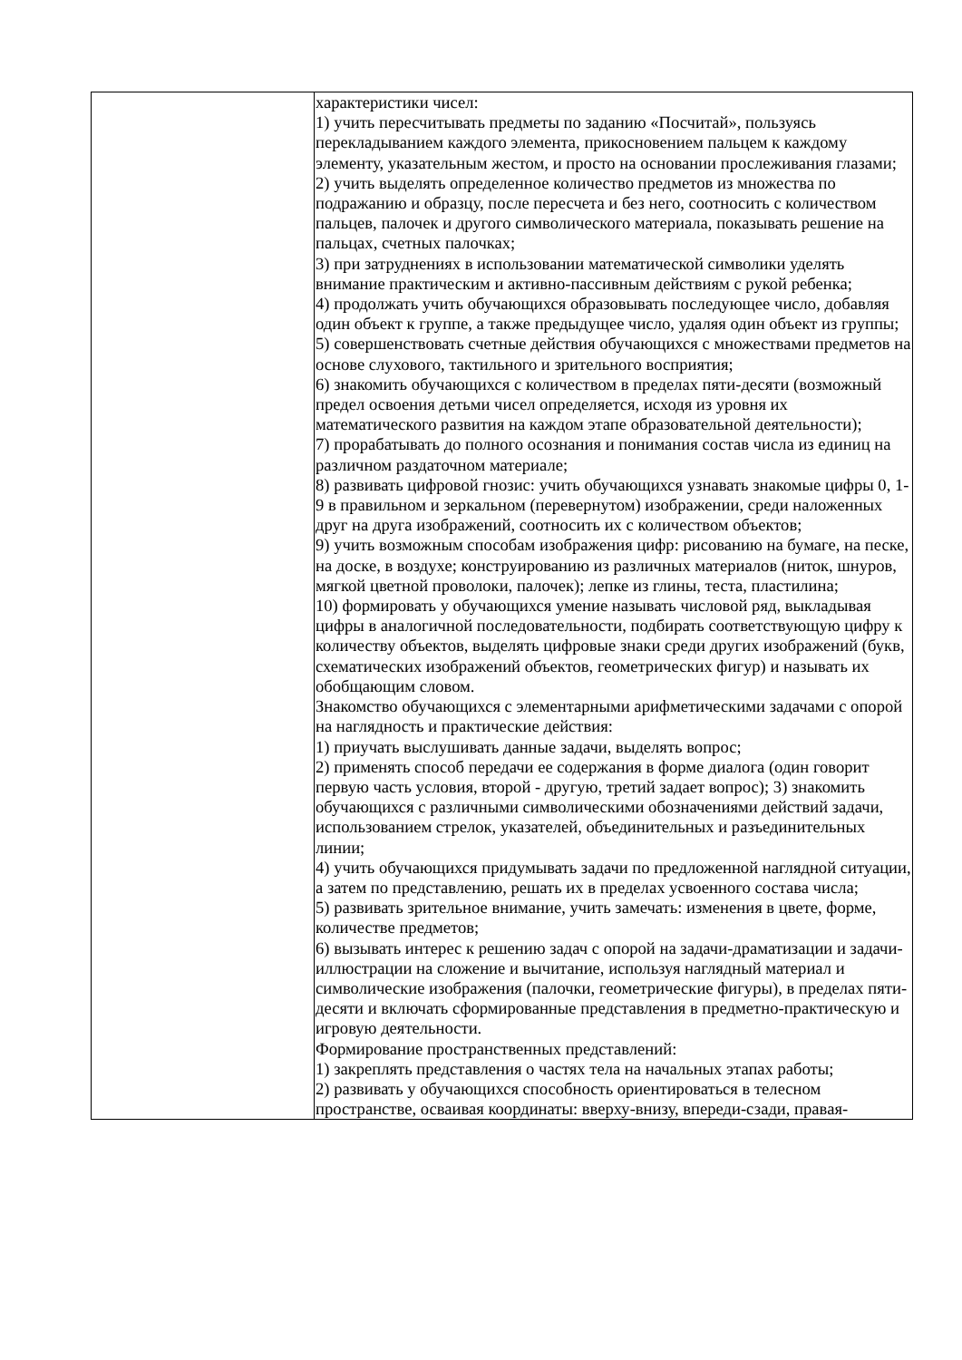| | характеристики чисел: 1) учить пересчитывать предметы по заданию «Посчитай», пользуясь перекладыванием каждого элемента, прикосновением пальцем к каждому элементу, указательным жестом, и просто на основании прослеживания глазами; 2) учить выделять определенное количество предметов из множества по подражанию и образцу, после пересчета и без него, соотносить с количеством пальцев, палочек и другого символического материала, показывать решение на пальцах, счетных палочках; 3) при затруднениях в использовании математической символики уделять внимание практическим и активно-пассивным действиям с рукой ребенка; 4) продолжать учить обучающихся образовывать последующее число, добавляя один объект к группе, а также предыдущее число, удаляя один объект из группы; 5) совершенствовать счетные действия обучающихся с множествами предметов на основе слухового, тактильного и зрительного восприятия; 6) знакомить обучающихся с количеством в пределах пяти-десяти (возможный предел освоения детьми чисел определяется, исходя из уровня их математического развития на каждом этапе образовательной деятельности); 7) прорабатывать до полного осознания и понимания состав числа из единиц на различном раздаточном материале; 8) развивать цифровой гнозис: учить обучающихся узнавать знакомые цифры 0, 1-9 в правильном и зеркальном (перевернутом) изображении, среди наложенных друг на друга изображений, соотносить их с количеством объектов; 9) учить возможным способам изображения цифр: рисованию на бумаге, на песке, на доске, в воздухе; конструированию из различных материалов (ниток, шнуров, мягкой цветной проволоки, палочек); лепке из глины, теста, пластилина; 10) формировать у обучающихся умение называть числовой ряд, выкладывая цифры в аналогичной последовательности, подбирать соответствующую цифру к количеству объектов, выделять цифровые знаки среди других изображений (букв, схематических изображений объектов, геометрических фигур) и называть их обобщающим словом. Знакомство обучающихся с элементарными арифметическими задачами с опорой на наглядность и практические действия: 1) приучать выслушивать данные задачи, выделять вопрос; 2) применять способ передачи ее содержания в форме диалога (один говорит первую часть условия, второй - другую, третий задает вопрос); 3) знакомить обучающихся с различными символическими обозначениями действий задачи, использованием стрелок, указателей, объединительных и разъединительных линии; 4) учить обучающихся придумывать задачи по предложенной наглядной ситуации, а затем по представлению, решать их в пределах усвоенного состава числа; 5) развивать зрительное внимание, учить замечать: изменения в цвете, форме, количестве предметов; 6) вызывать интерес к решению задач с опорой на задачи-драматизации и задачи-иллюстрации на сложение и вычитание, используя наглядный материал и символические изображения (палочки, геометрические фигуры), в пределах пяти-десяти и включать сформированные представления в предметно-практическую и игровую деятельности. Формирование пространственных представлений: 1) закреплять представления о частях тела на начальных этапах работы; 2) развивать у обучающихся способность ориентироваться в телесном пространстве, осваивая координаты: вверху-внизу, впереди-сзади, правая- |